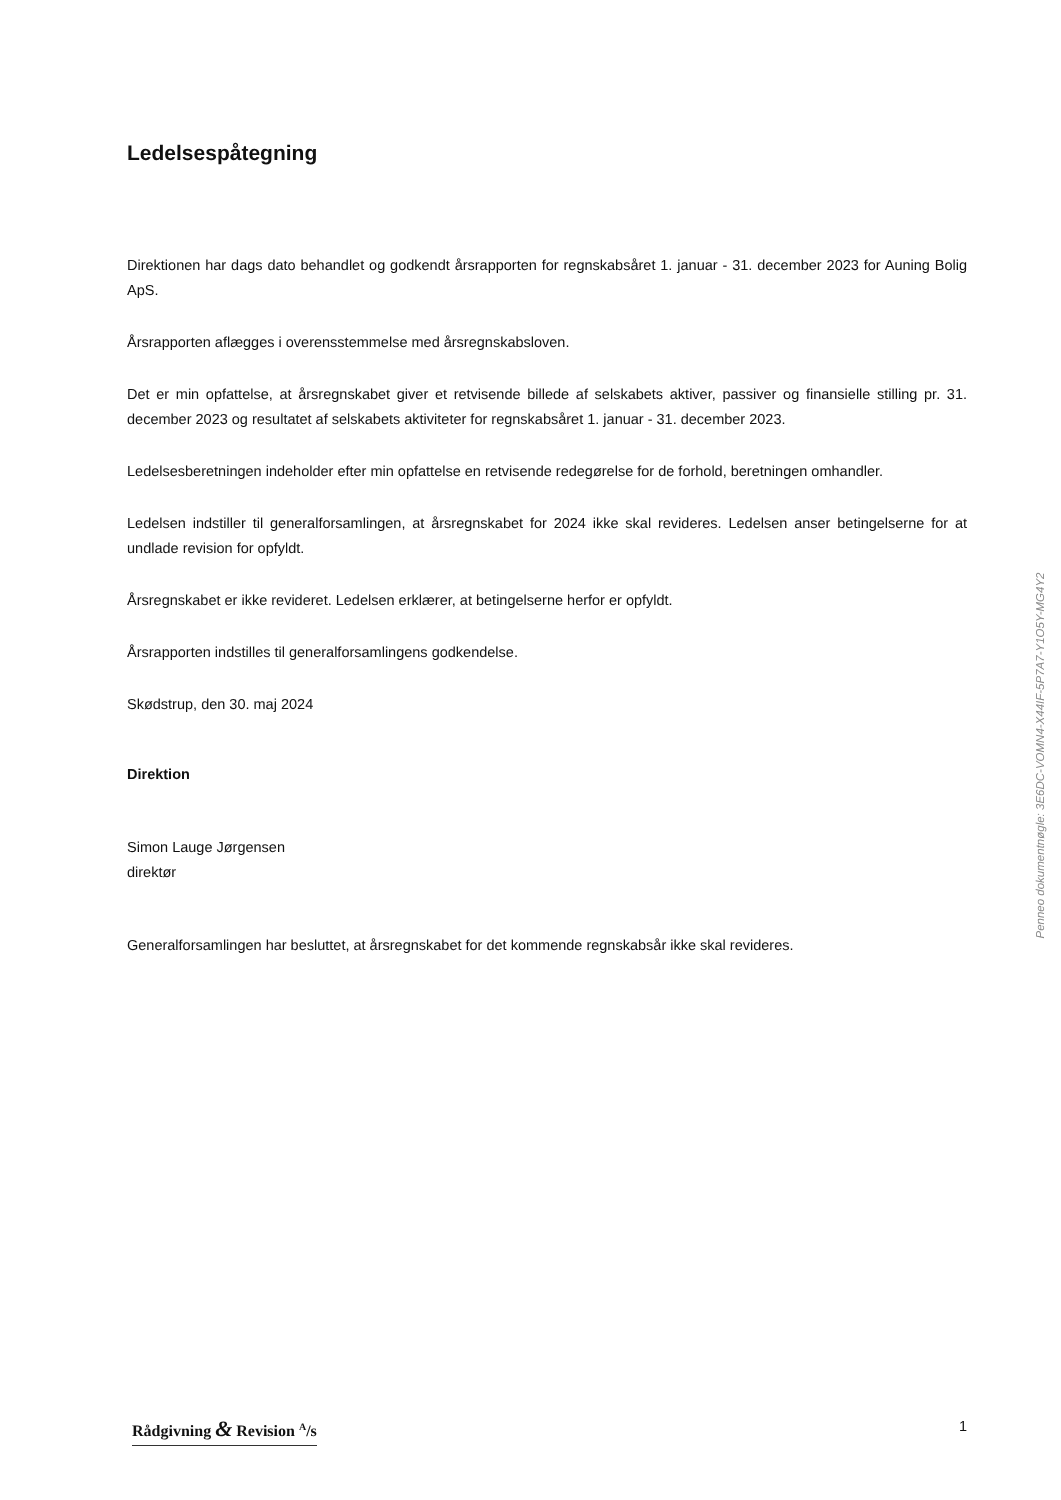Ledelsespåtegning
Direktionen har dags dato behandlet og godkendt årsrapporten for regnskabsåret 1. januar - 31. december 2023 for Auning Bolig ApS.
Årsrapporten aflægges i overensstemmelse med årsregnskabsloven.
Det er min opfattelse, at årsregnskabet giver et retvisende billede af selskabets aktiver, passiver og finansielle stilling pr. 31. december 2023 og resultatet af selskabets aktiviteter for regnskabsåret 1. januar - 31. december 2023.
Ledelsesberetningen indeholder efter min opfattelse en retvisende redegørelse for de forhold, beretningen omhandler.
Ledelsen indstiller til generalforsamlingen, at årsregnskabet for 2024 ikke skal revideres. Ledelsen anser betingelserne for at undlade revision for opfyldt.
Årsregnskabet er ikke revideret. Ledelsen erklærer, at betingelserne herfor er opfyldt.
Årsrapporten indstilles til generalforsamlingens godkendelse.
Skødstrup, den 30. maj 2024
Direktion
Simon Lauge Jørgensen
direktør
Generalforsamlingen har besluttet, at årsregnskabet for det kommende regnskabsår ikke skal revideres.
Penneo dokumentnøgle: 3E6DC-VOMN4-X44IF-5P7A7-Y1O5Y-MG4Y2
Rådgivning & Revision <sup>A</sup>/s 1